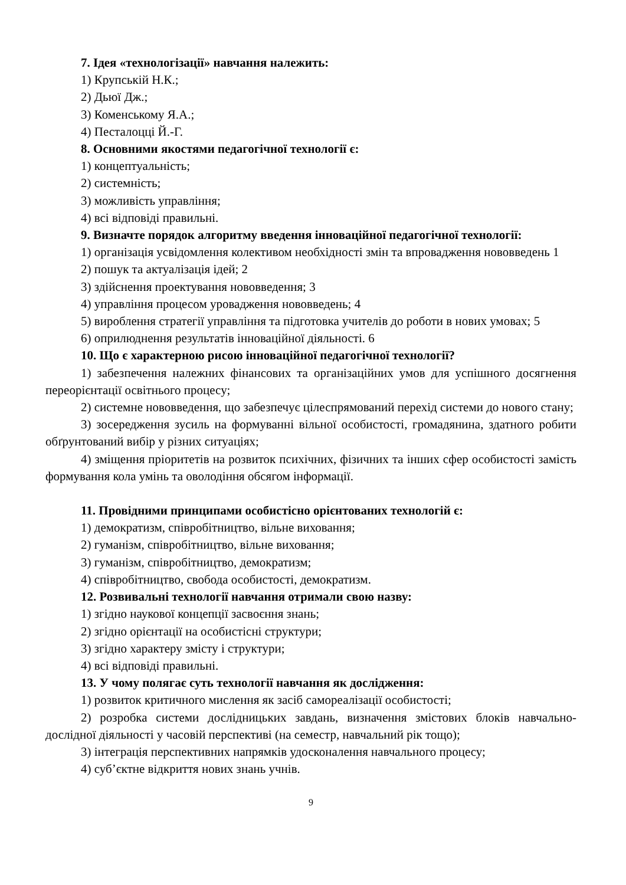7. Ідея «технологізації» навчання належить:
1) Крупській Н.К.;
2) Дьюї Дж.;
3) Коменському Я.А.;
4) Песталоцці Й.-Г.
8. Основними якостями педагогічної технології є:
1) концептуальність;
2) системність;
3) можливість управління;
4) всі відповіді правильні.
9. Визначте порядок алгоритму введення інноваційної педагогічної технології:
1) організація усвідомлення колективом необхідності змін та впровадження нововведень 1
2) пошук та актуалізація ідей; 2
3) здійснення проектування нововведення; 3
4) управління процесом уровадження нововведень; 4
5) вироблення стратегії управління та підготовка учителів до роботи в нових умовах; 5
6) оприлюднення результатів інноваційної діяльності. 6
10. Що є характерною рисою інноваційної педагогічної технології?
1) забезпечення належних фінансових та організаційних умов для успішного досягнення переорієнтації освітнього процесу;
2) системне нововведення, що забезпечує цілеспрямований перехід системи до нового стану;
3) зосередження зусиль на формуванні вільної особистості, громадянина, здатного робити обґрунтований вибір у різних ситуаціях;
4) зміщення пріоритетів на розвиток психічних, фізичних та інших сфер особистості замість формування кола умінь та оволодіння обсягом інформації.
11. Провідними принципами особистісно орієнтованих технологій є:
1) демократизм, співробітництво, вільне виховання;
2) гуманізм, співробітництво, вільне виховання;
3) гуманізм, співробітництво, демократизм;
4) співробітництво, свобода особистості, демократизм.
12. Розвивальні технології навчання отримали свою назву:
1) згідно наукової концепції засвоєння знань;
2) згідно орієнтації на особистісні структури;
3) згідно характеру змісту і структури;
4) всі відповіді правильні.
13. У чому полягає суть технології навчання як дослідження:
1) розвиток критичного мислення як засіб самореалізації особистості;
2) розробка системи дослідницьких завдань, визначення змістових блоків навчально-дослідної діяльності у часовій перспективі (на семестр, навчальний рік тощо);
3) інтеграція перспективних напрямків удосконалення навчального процесу;
4) суб’єктне відкриття нових знань учнів.
9